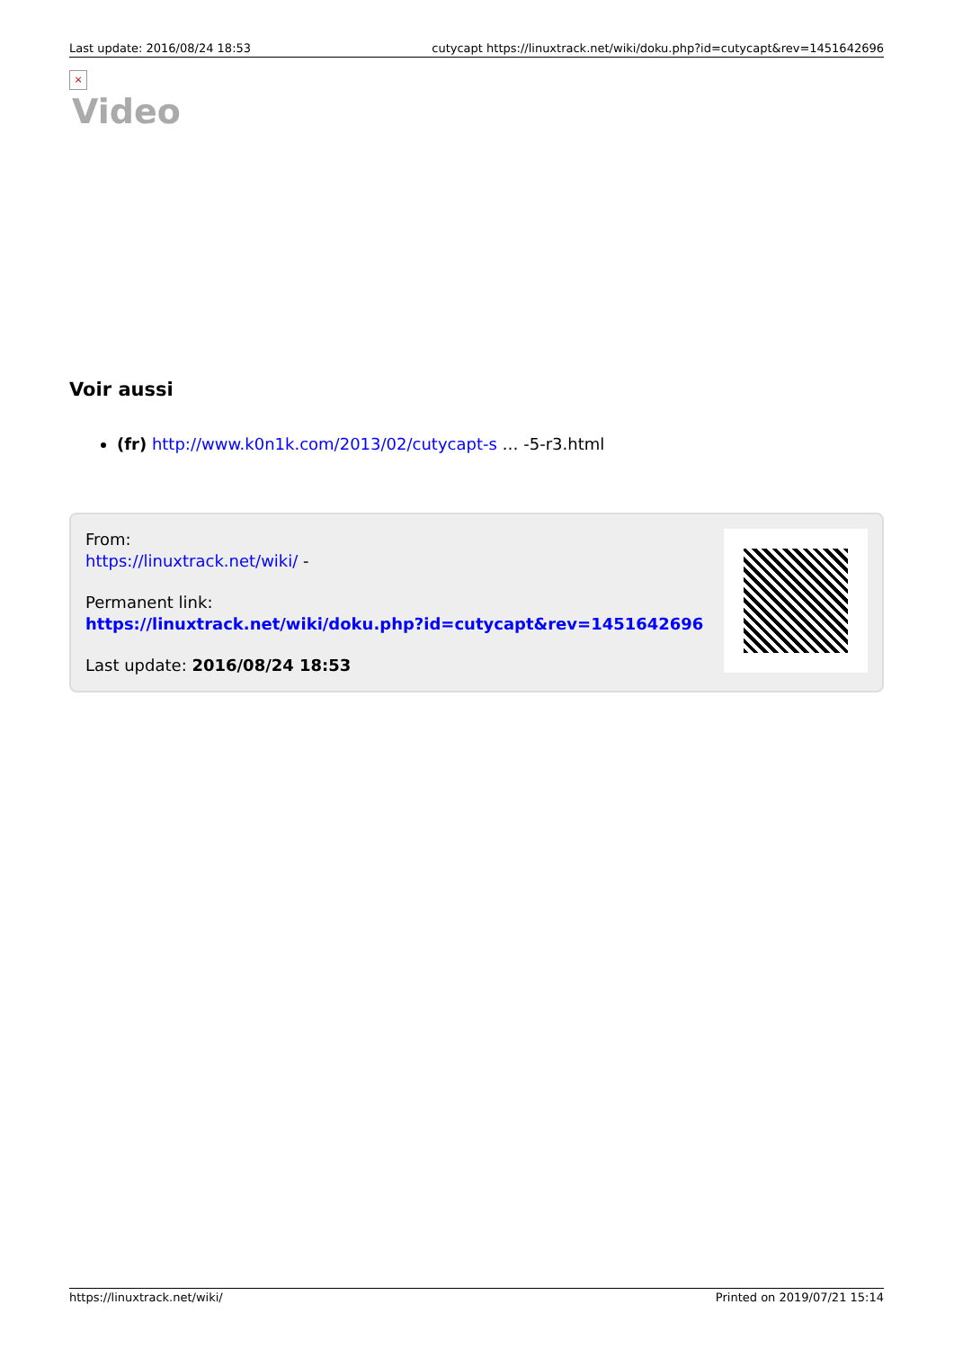Last update: 2016/08/24 18:53 cutycapt https://linuxtrack.net/wiki/doku.php?id=cutycapt&rev=1451642696
×
Video
Voir aussi
(fr) http://www.k0n1k.com/2013/02/cutycapt-s … -5-r3.html
From:
https://linuxtrack.net/wiki/ -
Permanent link:
https://linuxtrack.net/wiki/doku.php?id=cutycapt&rev=1451642696
Last update: 2016/08/24 18:53
https://linuxtrack.net/wiki/ Printed on 2019/07/21 15:14